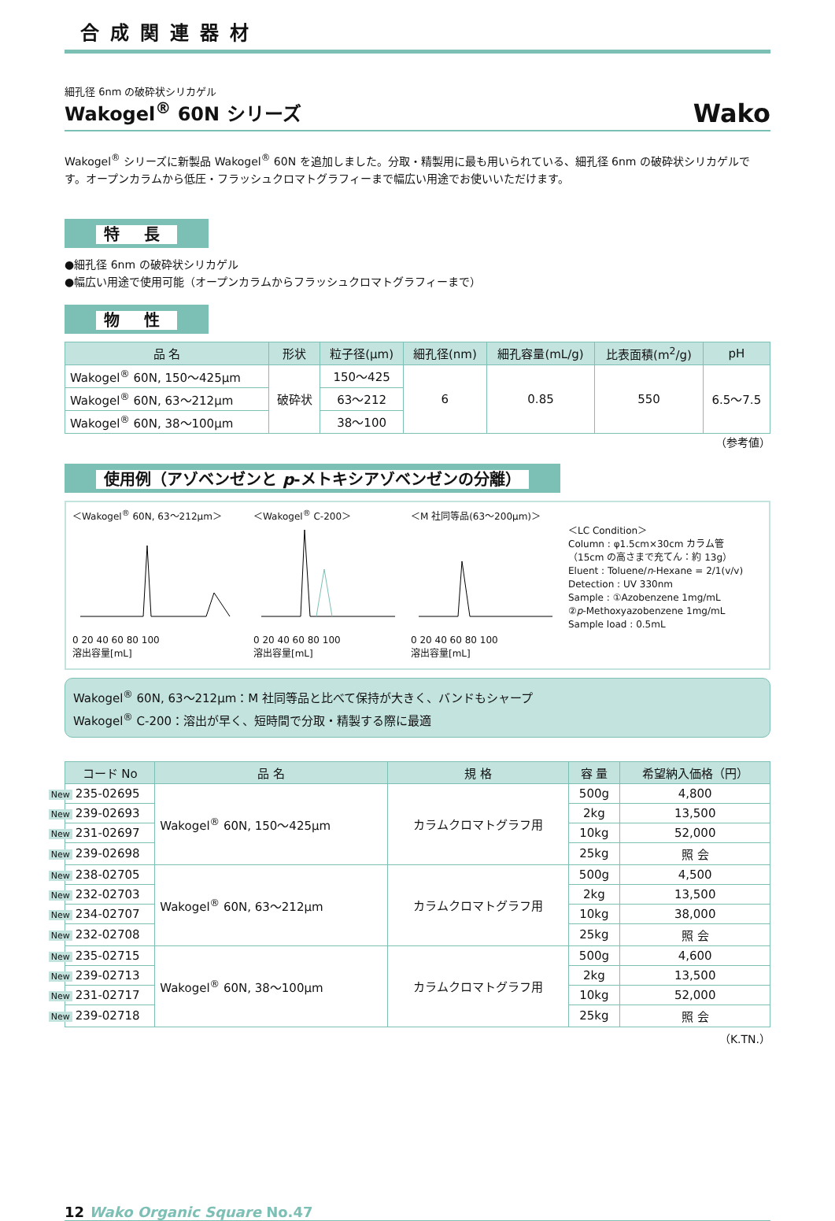合成関連器材
細孔径 6nm の破砕状シリカゲル
Wakogel<sup>®</sup> 60N シリーズ Wako
Wakogel<sup>®</sup> シリーズに新製品 Wakogel<sup>®</sup> 60N を追加しました。分取・精製用に最も用いられている、細孔径 6nm の破砕状シリカゲルです。オープンカラムから低圧・フラッシュクロマトグラフィーまで幅広い用途でお使いいただけます。
特 長
●細孔径 6nm の破砕状シリカゲル
●幅広い用途で使用可能（オープンカラムからフラッシュクロマトグラフィーまで）
物 性
| 品 名 | 形状 | 粒子径(μm) | 細孔径(nm) | 細孔容量(mL/g) | 比表面積(m<sup>2</sup>/g) | pH |
| --- | --- | --- | --- | --- | --- | --- |
| Wakogel<sup>®</sup> 60N, 150～425μm | 破砕状 | 150～425 | 6 | 0.85 | 550 | 6.5～7.5 |
| Wakogel<sup>®</sup> 60N, 63～212μm | | 63～212 | | | | |
| Wakogel<sup>®</sup> 60N, 38～100μm | | 38～100 | | | | |
（参考値）
使用例（アゾベンゼンと p-メトキシアゾベンゼンの分離）
＜Wakogel<sup>®</sup> 60N, 63～212μm＞
0 20 40 60 80 100
溶出容量[mL]
＜Wakogel<sup>®</sup> C-200＞
0 20 40 60 80 100
溶出容量[mL]
＜M 社同等品(63～200μm)＞
0 20 40 60 80 100
溶出容量[mL]
＜LC Condition＞
Column : φ1.5cm×30cm カラム管
（15cm の高さまで充てん：約 13g）
Eluent : Toluene/n-Hexane = 2/1(v/v)
Detection : UV 330nm
Sample : ①Azobenzene 1mg/mL
②p-Methoxyazobenzene 1mg/mL
Sample load : 0.5mL
Wakogel<sup>®</sup> 60N, 63～212μm：M 社同等品と比べて保持が大きく、バンドもシャープ
Wakogel<sup>®</sup> C-200：溶出が早く、短時間で分取・精製する際に最適
| コード No | 品 名 | 規 格 | 容 量 | 希望納入価格（円） |
| --- | --- | --- | --- | --- |
| New 235-02695 | Wakogel<sup>®</sup> 60N, 150～425μm | カラムクロマトグラフ用 | 500g | 4,800 |
| New 239-02693 | | | 2kg | 13,500 |
| New 231-02697 | | | 10kg | 52,000 |
| New 239-02698 | | | 25kg | 照 会 |
| New 238-02705 | Wakogel<sup>®</sup> 60N, 63～212μm | カラムクロマトグラフ用 | 500g | 4,500 |
| New 232-02703 | | | 2kg | 13,500 |
| New 234-02707 | | | 10kg | 38,000 |
| New 232-02708 | | | 25kg | 照 会 |
| New 235-02715 | Wakogel<sup>®</sup> 60N, 38～100μm | カラムクロマトグラフ用 | 500g | 4,600 |
| New 239-02713 | | | 2kg | 13,500 |
| New 231-02717 | | | 10kg | 52,000 |
| New 239-02718 | | | 25kg | 照 会 |
（K.TN.）
12 Wako Organic Square No.47